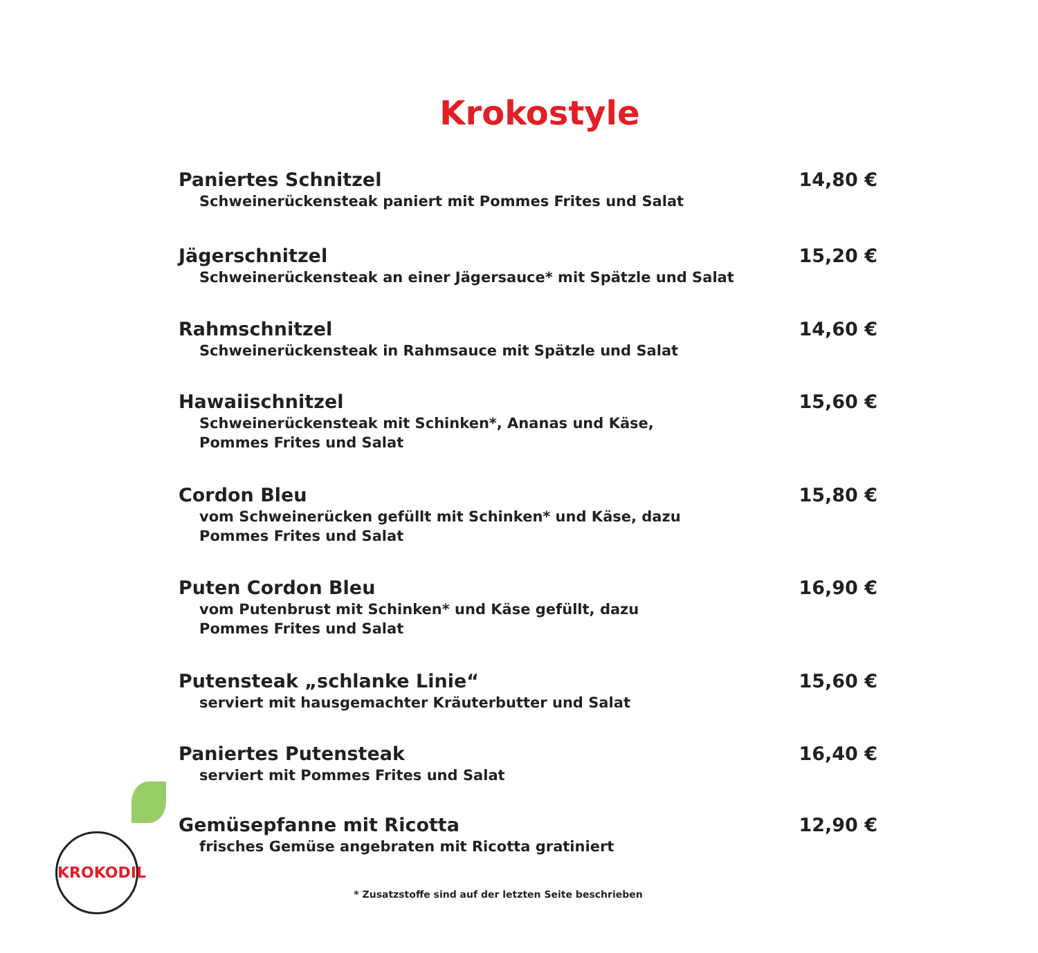Krokostyle
Paniertes Schnitzel
Schweinerückensteak paniert mit Pommes Frites und Salat
14,80 €
Jägerschnitzel
Schweinerückensteak an einer Jägersauce* mit Spätzle und Salat
15,20 €
Rahmschnitzel
Schweinerückensteak in Rahmsauce mit Spätzle und Salat
14,60 €
Hawaiischnitzel
Schweinerückensteak mit Schinken*, Ananas und Käse,
Pommes Frites und Salat
15,60 €
Cordon Bleu
vom Schweinerücken gefüllt mit Schinken* und Käse, dazu
Pommes Frites und Salat
15,80 €
Puten Cordon Bleu
vom Putenbrust mit Schinken* und Käse gefüllt, dazu
Pommes Frites und Salat
16,90 €
Putensteak „schlanke Linie“
serviert mit hausgemachter Kräuterbutter und Salat
15,60 €
Paniertes Putensteak
serviert mit Pommes Frites und Salat
16,40 €
Gemüsepfanne mit Ricotta
frisches Gemüse angebraten mit Ricotta gratiniert
12,90 €
KROKODIL
* Zusatzstoffe sind auf der letzten Seite beschrieben